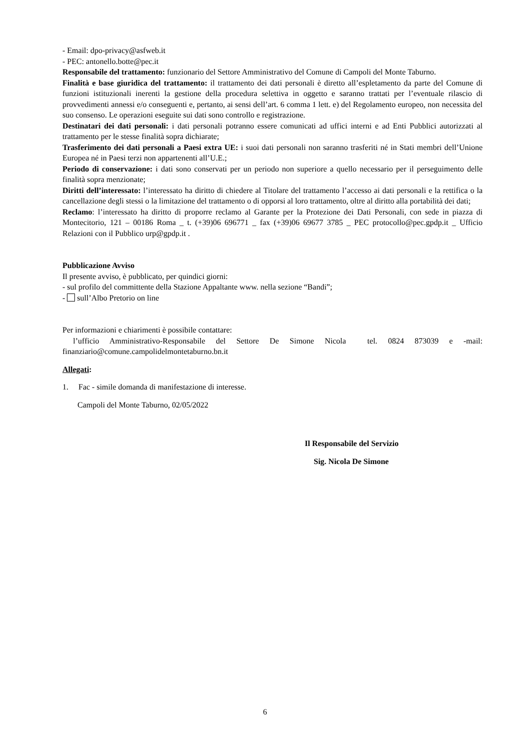- Email: dpo-privacy@asfweb.it
- PEC: antonello.botte@pec.it
Responsabile del trattamento: funzionario del Settore Amministrativo del Comune di Campoli del Monte Taburno.
Finalità e base giuridica del trattamento: il trattamento dei dati personali è diretto all’espletamento da parte del Comune di funzioni istituzionali inerenti la gestione della procedura selettiva in oggetto e saranno trattati per l’eventuale rilascio di provvedimenti annessi e/o conseguenti e, pertanto, ai sensi dell’art. 6 comma 1 lett. e) del Regolamento europeo, non necessita del suo consenso. Le operazioni eseguite sui dati sono controllo e registrazione.
Destinatari dei dati personali: i dati personali potranno essere comunicati ad uffici interni e ad Enti Pubblici autorizzati al trattamento per le stesse finalità sopra dichiarate;
Trasferimento dei dati personali a Paesi extra UE: i suoi dati personali non saranno trasferiti né in Stati membri dell’Unione Europea né in Paesi terzi non appartenenti all’U.E.;
Periodo di conservazione: i dati sono conservati per un periodo non superiore a quello necessario per il perseguimento delle finalità sopra menzionate;
Diritti dell’interessato: l’interessato ha diritto di chiedere al Titolare del trattamento l’accesso ai dati personali e la rettifica o la cancellazione degli stessi o la limitazione del trattamento o di opporsi al loro trattamento, oltre al diritto alla portabilità dei dati;
Reclamo: l’interessato ha diritto di proporre reclamo al Garante per la Protezione dei Dati Personali, con sede in piazza di Montecitorio, 121 – 00186 Roma _ t. (+39)06 696771 _ fax (+39)06 69677 3785 _ PEC protocollo@pec.gpdp.it _ Ufficio Relazioni con il Pubblico urp@gpdp.it .
Pubblicazione Avviso
Il presente avviso, è pubblicato, per quindici giorni:
- sul profilo del committente della Stazione Appaltante www. nella sezione “Bandi”;
- sull’Albo Pretorio on line
Per informazioni e chiarimenti è possibile contattare:
l’ufficio Amministrativo-Responsabile del Settore De Simone Nicola tel. 0824 873039 e -mail: finanziario@comune.campolidelmontetaburno.bn.it
Allegati:
1. Fac - simile domanda di manifestazione di interesse.
Campoli del Monte Taburno, 02/05/2022
Il Responsabile del Servizio
Sig. Nicola De Simone
6